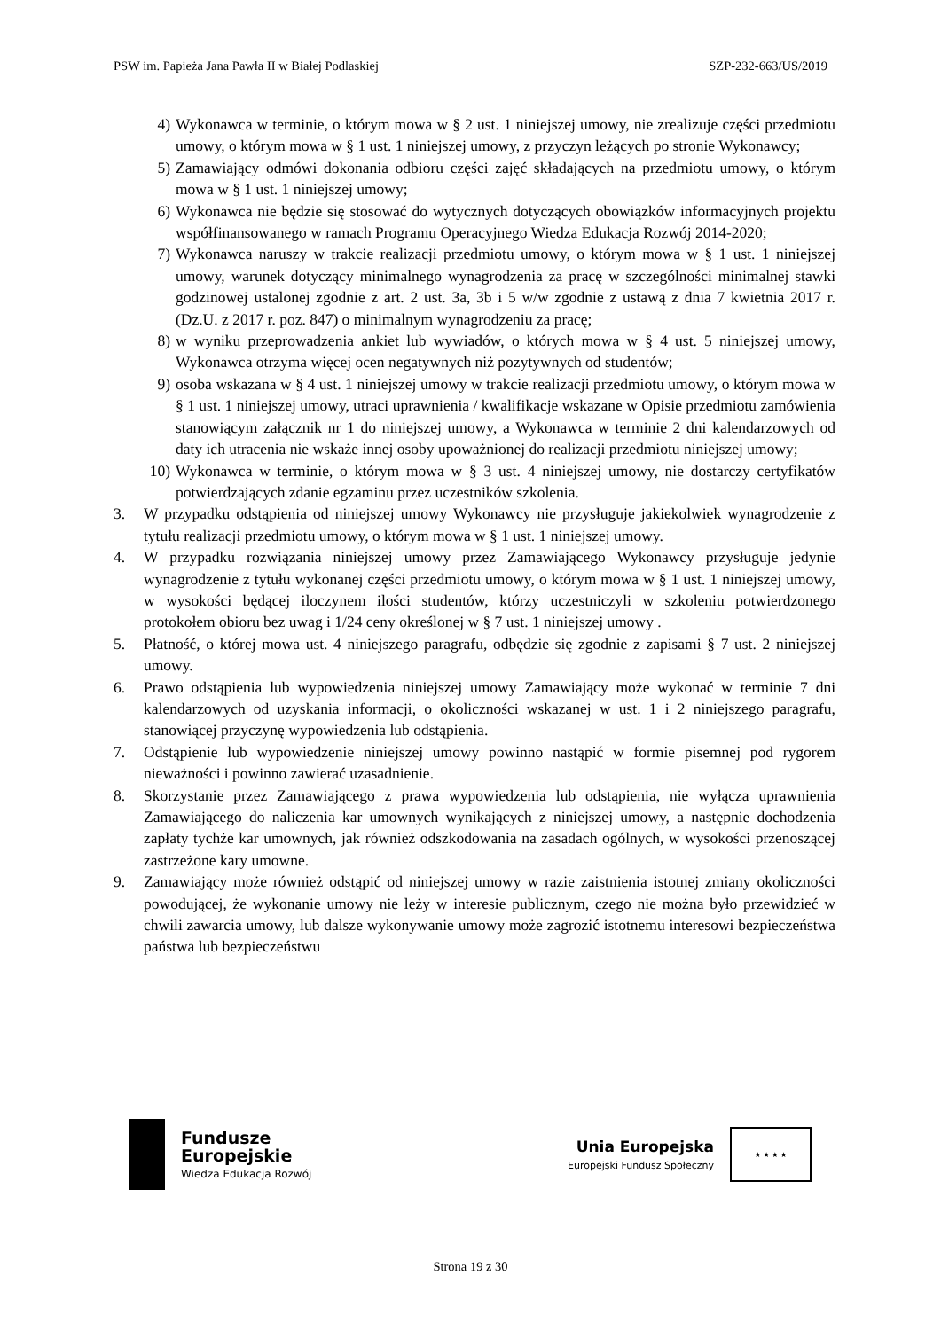PSW im. Papieża Jana Pawła II w Białej Podlaskiej SZP-232-663/US/2019
4) Wykonawca w terminie, o którym mowa w § 2 ust. 1 niniejszej umowy, nie zrealizuje części przedmiotu umowy, o którym mowa w § 1 ust. 1 niniejszej umowy, z przyczyn leżących po stronie Wykonawcy;
5) Zamawiający odmówi dokonania odbioru części zajęć składających na przedmiotu umowy, o którym mowa w § 1 ust. 1 niniejszej umowy;
6) Wykonawca nie będzie się stosować do wytycznych dotyczących obowiązków informacyjnych projektu współfinansowanego w ramach Programu Operacyjnego Wiedza Edukacja Rozwój 2014-2020;
7) Wykonawca naruszy w trakcie realizacji przedmiotu umowy, o którym mowa w § 1 ust. 1 niniejszej umowy, warunek dotyczący minimalnego wynagrodzenia za pracę w szczególności minimalnej stawki godzinowej ustalonej zgodnie z art. 2 ust. 3a, 3b i 5 w/w zgodnie z ustawą z dnia 7 kwietnia 2017 r. (Dz.U. z 2017 r. poz. 847) o minimalnym wynagrodzeniu za pracę;
8) w wyniku przeprowadzenia ankiet lub wywiadów, o których mowa w § 4 ust. 5 niniejszej umowy, Wykonawca otrzyma więcej ocen negatywnych niż pozytywnych od studentów;
9) osoba wskazana w § 4 ust. 1 niniejszej umowy w trakcie realizacji przedmiotu umowy, o którym mowa w § 1 ust. 1 niniejszej umowy, utraci uprawnienia / kwalifikacje wskazane w Opisie przedmiotu zamówienia stanowiącym załącznik nr 1 do niniejszej umowy, a Wykonawca w terminie 2 dni kalendarzowych od daty ich utracenia nie wskaże innej osoby upoważnionej do realizacji przedmiotu niniejszej umowy;
10) Wykonawca w terminie, o którym mowa w § 3 ust. 4 niniejszej umowy, nie dostarczy certyfikatów potwierdzających zdanie egzaminu przez uczestników szkolenia.
3. W przypadku odstąpienia od niniejszej umowy Wykonawcy nie przysługuje jakiekolwiek wynagrodzenie z tytułu realizacji przedmiotu umowy, o którym mowa w § 1 ust. 1 niniejszej umowy.
4. W przypadku rozwiązania niniejszej umowy przez Zamawiającego Wykonawcy przysługuje jedynie wynagrodzenie z tytułu wykonanej części przedmiotu umowy, o którym mowa w § 1 ust. 1 niniejszej umowy, w wysokości będącej iloczynem ilości studentów, którzy uczestniczyli w szkoleniu potwierdzonego protokołem obioru bez uwag i 1/24 ceny określonej w § 7 ust. 1 niniejszej umowy .
5. Płatność, o której mowa ust. 4 niniejszego paragrafu, odbędzie się zgodnie z zapisami § 7 ust. 2 niniejszej umowy.
6. Prawo odstąpienia lub wypowiedzenia niniejszej umowy Zamawiający może wykonać w terminie 7 dni kalendarzowych od uzyskania informacji, o okoliczności wskazanej w ust. 1 i 2 niniejszego paragrafu, stanowiącej przyczynę wypowiedzenia lub odstąpienia.
7. Odstąpienie lub wypowiedzenie niniejszej umowy powinno nastąpić w formie pisemnej pod rygorem nieważności i powinno zawierać uzasadnienie.
8. Skorzystanie przez Zamawiającego z prawa wypowiedzenia lub odstąpienia, nie wyłącza uprawnienia Zamawiającego do naliczenia kar umownych wynikających z niniejszej umowy, a następnie dochodzenia zapłaty tychże kar umownych, jak również odszkodowania na zasadach ogólnych, w wysokości przenoszącej zastrzeżone kary umowne.
9. Zamawiający może również odstąpić od niniejszej umowy w razie zaistnienia istotnej zmiany okoliczności powodującej, że wykonanie umowy nie leży w interesie publicznym, czego nie można było przewidzieć w chwili zawarcia umowy, lub dalsze wykonywanie umowy może zagrozić istotnemu interesowi bezpieczeństwa państwa lub bezpieczeństwu
Fundusze
Europejskie
Wiedza Edukacja Rozwój
Unia Europejska
Europejski Fundusz Społeczny
★ ★ ★ ★
Strona 19 z 30